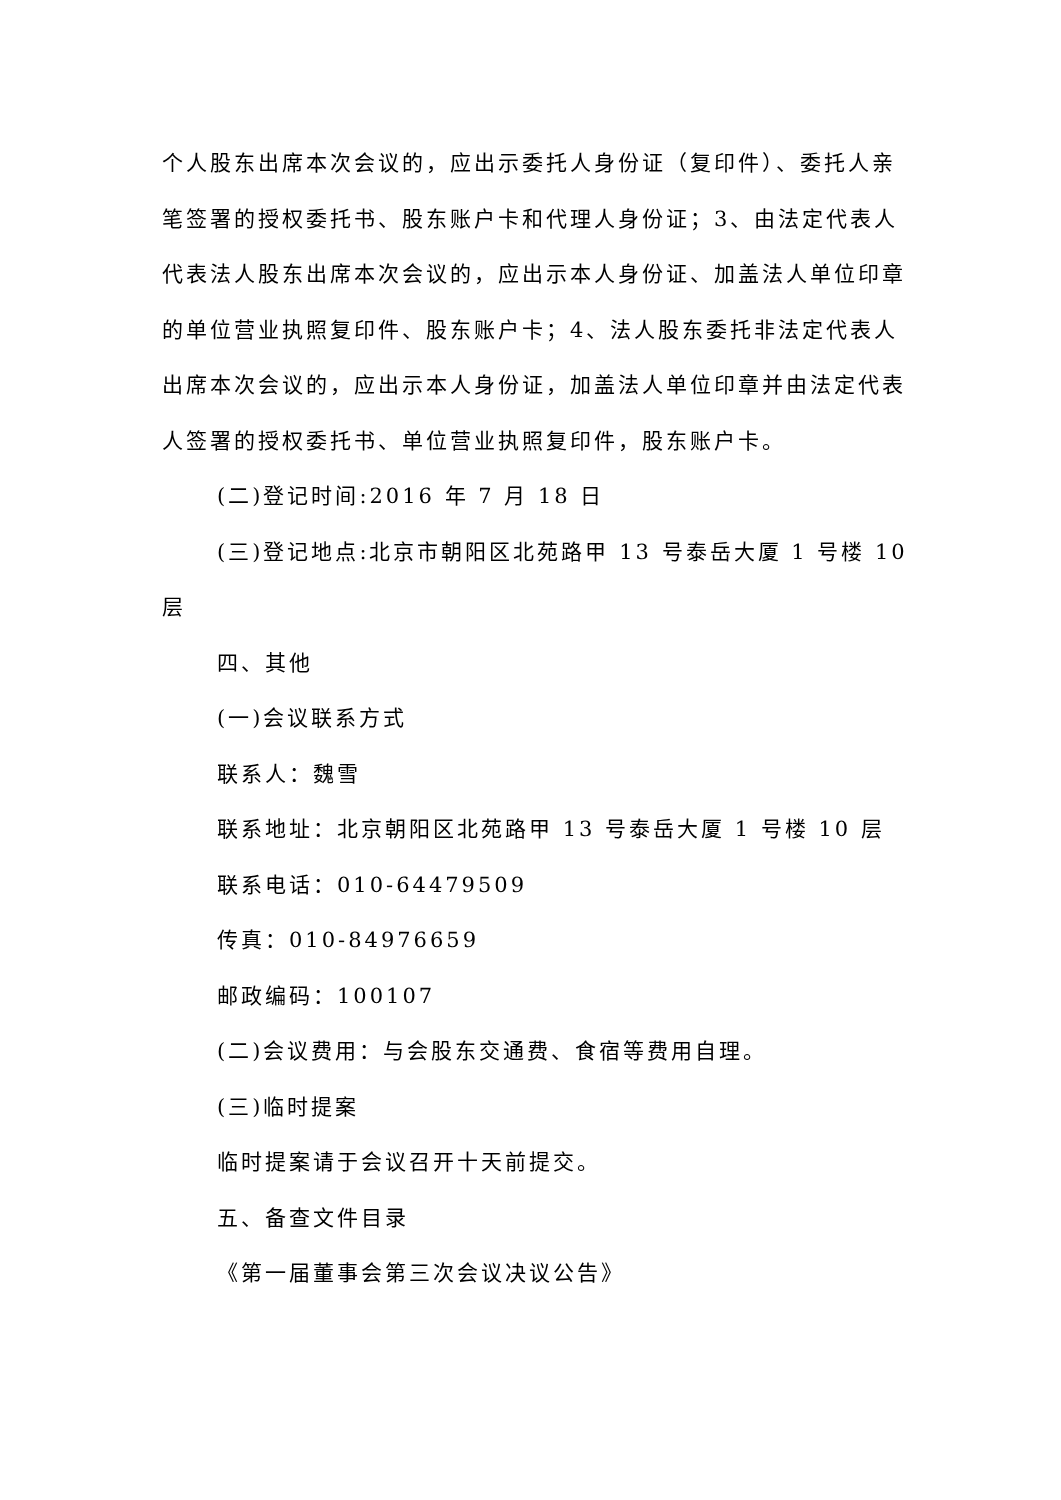个人股东出席本次会议的，应出示委托人身份证（复印件）、委托人亲笔签署的授权委托书、股东账户卡和代理人身份证；3、由法定代表人代表法人股东出席本次会议的，应出示本人身份证、加盖法人单位印章的单位营业执照复印件、股东账户卡；4、法人股东委托非法定代表人出席本次会议的，应出示本人身份证，加盖法人单位印章并由法定代表人签署的授权委托书、单位营业执照复印件，股东账户卡。
(二)登记时间:2016 年 7 月 18 日
(三)登记地点:北京市朝阳区北苑路甲 13 号泰岳大厦 1 号楼 10
层
四、其他
(一)会议联系方式
联系人：魏雪
联系地址：北京朝阳区北苑路甲 13 号泰岳大厦 1 号楼 10 层
联系电话：010-64479509
传真：010-84976659
邮政编码：100107
(二)会议费用：与会股东交通费、食宿等费用自理。
(三)临时提案
临时提案请于会议召开十天前提交。
五、备查文件目录
《第一届董事会第三次会议决议公告》